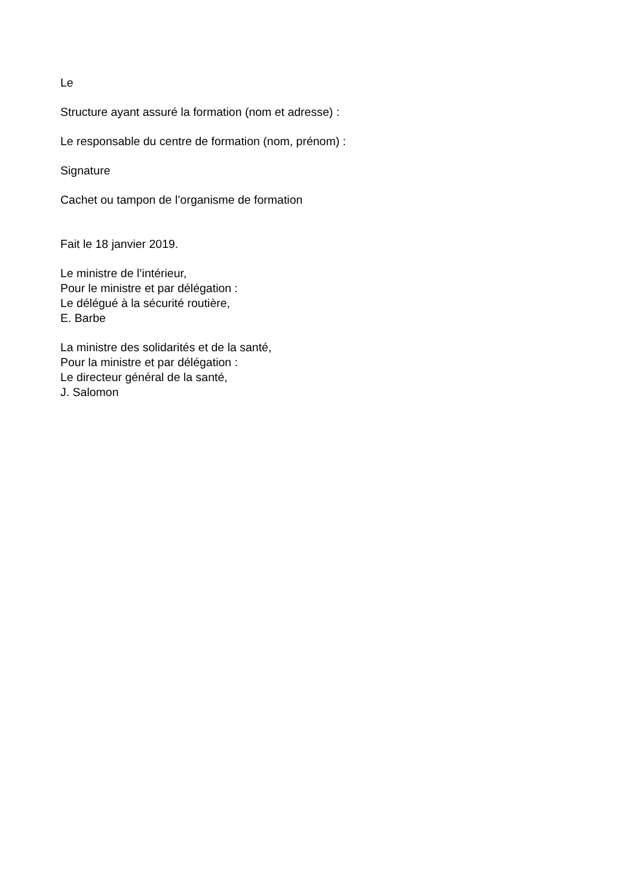Le
Structure ayant assuré la formation (nom et adresse) :
Le responsable du centre de formation (nom, prénom) :
Signature
Cachet ou tampon de l’organisme de formation
Fait le 18 janvier 2019.
Le ministre de l’intérieur,
Pour le ministre et par délégation :
Le délégué à la sécurité routière,
E. Barbe
La ministre des solidarités et de la santé,
Pour la ministre et par délégation :
Le directeur général de la santé,
J. Salomon